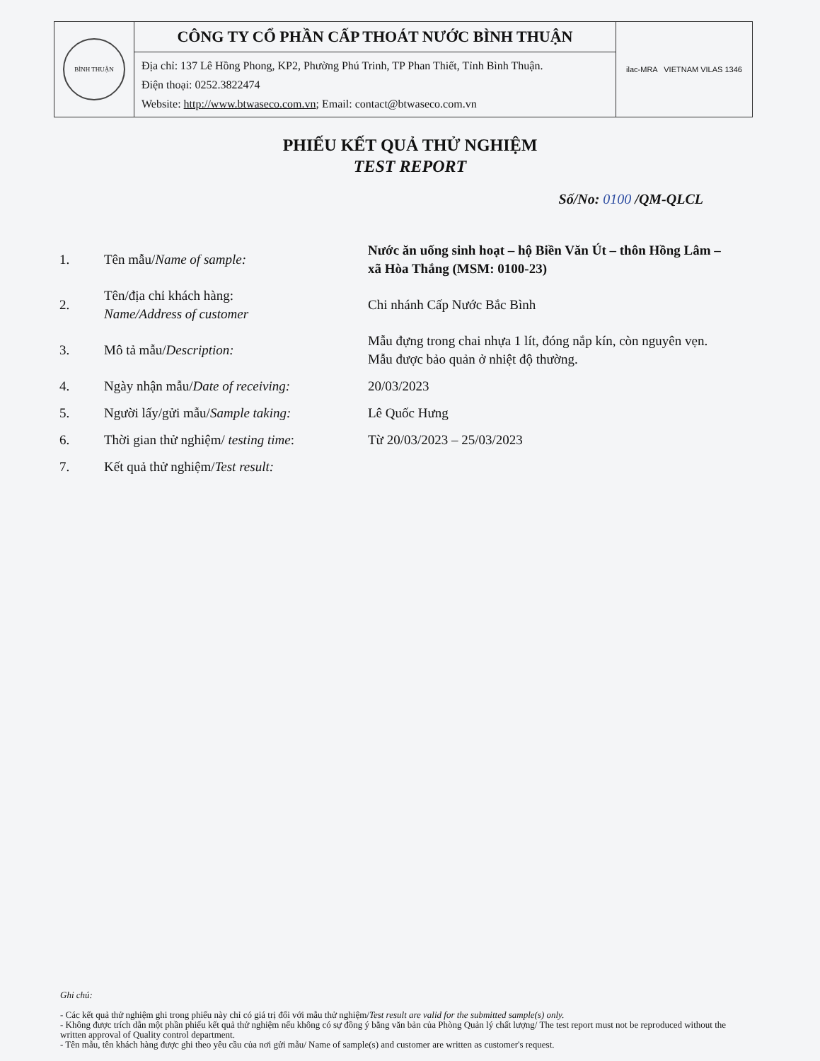| BÌNH THUẬN | CÔNG TY CỔ PHẦN CẤP THOÁT NƯỚC BÌNH THUẬN | ilac-MRA VIETNAM VILAS 1346 |
| | Địa chỉ: 137 Lê Hồng Phong, KP2, Phường Phú Trinh, TP Phan Thiết, Tỉnh Bình Thuận. Điện thoại: 0252.3822474 Website: http://www.btwaseco.com.vn ; Email: contact@btwaseco.com.vn | |
PHIẾU KẾT QUẢ THỬ NGHIỆM
TEST REPORT
Số/No: 0100 /QM-QLCL
| 1. | Tên mẫu/ Name of sample: | Nước ăn uống sinh hoạt – hộ Biền Văn Út – thôn Hồng Lâm – xã Hòa Thắng (MSM: 0100-23) |
| 2. | Tên/địa chỉ khách hàng: Name/Address of customer | Chi nhánh Cấp Nước Bắc Bình |
| 3. | Mô tả mẫu/ Description: | Mẫu đựng trong chai nhựa 1 lít, đóng nắp kín, còn nguyên vẹn. Mẫu được bảo quản ở nhiệt độ thường. |
| 4. | Ngày nhận mẫu/ Date of receiving: | 20/03/2023 |
| 5. | Người lấy/gửi mẫu/ Sample taking: | Lê Quốc Hưng |
| 6. | Thời gian thử nghiệm/ testing time : | Từ 20/03/2023 – 25/03/2023 |
| 7. | Kết quả thử nghiệm/ Test result: | |
Ghi chú:
- Các kết quả thử nghiệm ghi trong phiếu này chỉ có giá trị đối với mẫu thử nghiệm/Test result are valid for the submitted sample(s) only.
- Không được trích dẫn một phần phiếu kết quả thử nghiệm nếu không có sự đồng ý bằng văn bản của Phòng Quản lý chất lượng/ The test report must not be reproduced without the written approval of Quality control department.
- Tên mẫu, tên khách hàng được ghi theo yêu cầu của nơi gửi mẫu/ Name of sample(s) and customer are written as customer's request.